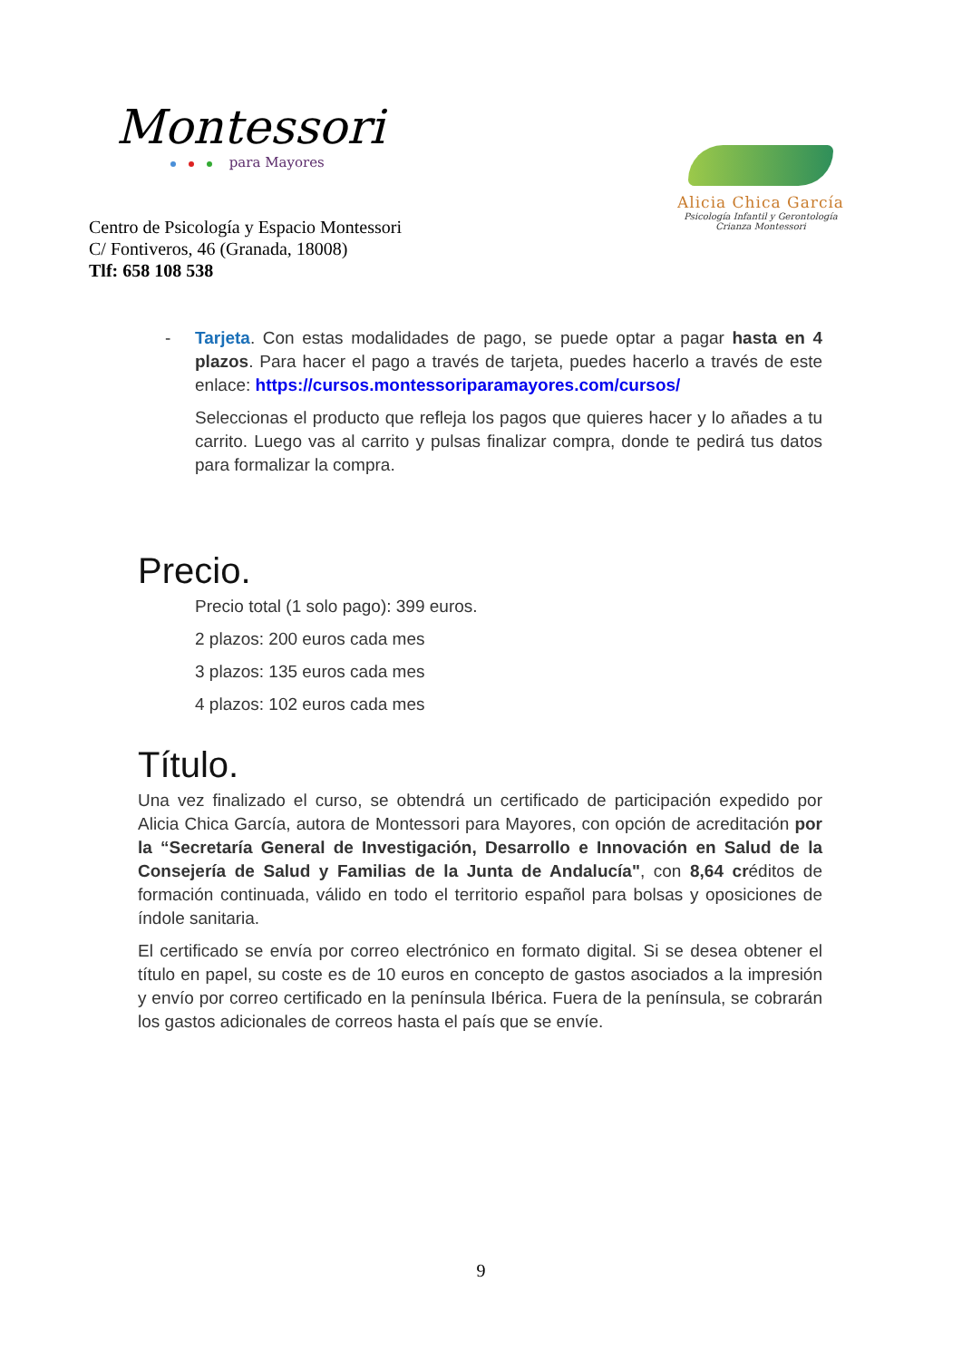Montessori
para Mayores
Centro de Psicología y Espacio Montessori
C/ Fontiveros, 46 (Granada, 18008)
Tlf: 658 108 538
Alicia Chica García
Psicología Infantil y Gerontología
Crianza Montessori
- Tarjeta. Con estas modalidades de pago, se puede optar a pagar hasta en 4 plazos. Para hacer el pago a través de tarjeta, puedes hacerlo a través de este enlace: https://cursos.montessoriparamayores.com/cursos/
Seleccionas el producto que refleja los pagos que quieres hacer y lo añades a tu carrito. Luego vas al carrito y pulsas finalizar compra, donde te pedirá tus datos para formalizar la compra.
Precio.
Precio total (1 solo pago): 399 euros.
2 plazos: 200 euros cada mes
3 plazos: 135 euros cada mes
4 plazos: 102 euros cada mes
Título.
Una vez finalizado el curso, se obtendrá un certificado de participación expedido por Alicia Chica García, autora de Montessori para Mayores, con opción de acreditación por la “Secretaría General de Investigación, Desarrollo e Innovación en Salud de la Consejería de Salud y Familias de la Junta de Andalucía", con 8,64 créditos de formación continuada, válido en todo el territorio español para bolsas y oposiciones de índole sanitaria.
El certificado se envía por correo electrónico en formato digital. Si se desea obtener el título en papel, su coste es de 10 euros en concepto de gastos asociados a la impresión y envío por correo certificado en la península Ibérica. Fuera de la península, se cobrarán los gastos adicionales de correos hasta el país que se envíe.
9